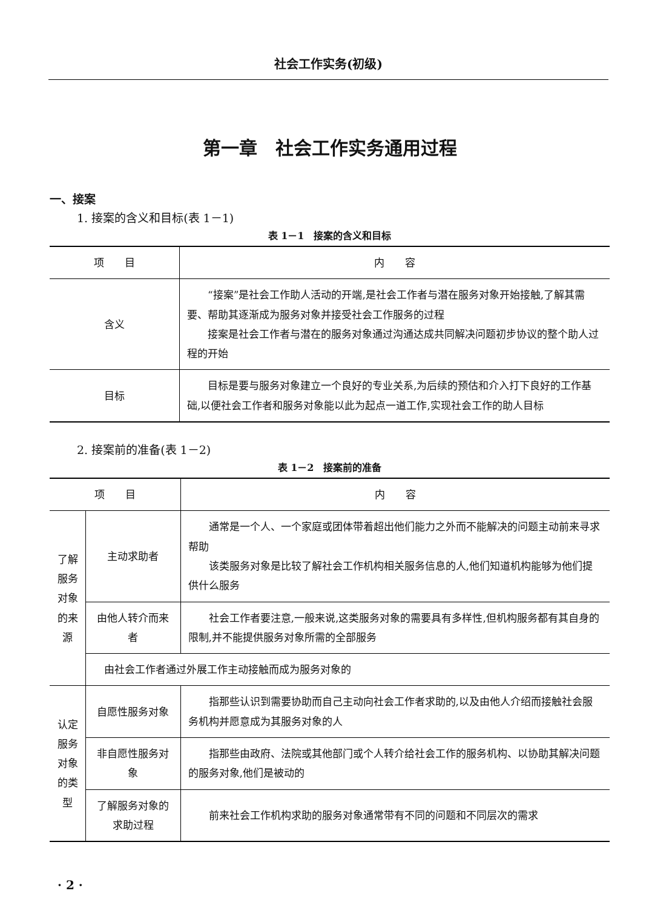社会工作实务(初级)
第一章　社会工作实务通用过程
一、接案
1. 接案的含义和目标(表 1－1)
表 1－1　接案的含义和目标
| 项 目 | 内 容 |
| --- | --- |
| 含义 | “接案”是社会工作助人活动的开端,是社会工作者与潜在服务对象开始接触,了解其需要、帮助其逐渐成为服务对象并接受社会工作服务的过程 接案是社会工作者与潜在的服务对象通过沟通达成共同解决问题初步协议的整个助人过程的开始 |
| 目标 | 目标是要与服务对象建立一个良好的专业关系,为后续的预估和介入打下良好的工作基础,以便社会工作者和服务对象能以此为起点一道工作,实现社会工作的助人目标 |
2. 接案前的准备(表 1－2)
表 1－2　接案前的准备
| 项 目 | | 内 容 |
| --- | --- | --- |
| 了解服务对象的来源 | 主动求助者 | 通常是一个人、一个家庭或团体带着超出他们能力之外而不能解决的问题主动前来寻求帮助 该类服务对象是比较了解社会工作机构相关服务信息的人,他们知道机构能够为他们提供什么服务 |
| | 由他人转介而来者 | 社会工作者要注意,一般来说,这类服务对象的需要具有多样性,但机构服务都有其自身的限制,并不能提供服务对象所需的全部服务 |
| | 由社会工作者通过外展工作主动接触而成为服务对象的 | |
| 认定服务对象的类型 | 自愿性服务对象 | 指那些认识到需要协助而自己主动向社会工作者求助的,以及由他人介绍而接触社会服务机构并愿意成为其服务对象的人 |
| | 非自愿性服务对象 | 指那些由政府、法院或其他部门或个人转介给社会工作的服务机构、以协助其解决问题的服务对象,他们是被动的 |
| | 了解服务对象的求助过程 | 前来社会工作机构求助的服务对象通常带有不同的问题和不同层次的需求 |
· 2 ·